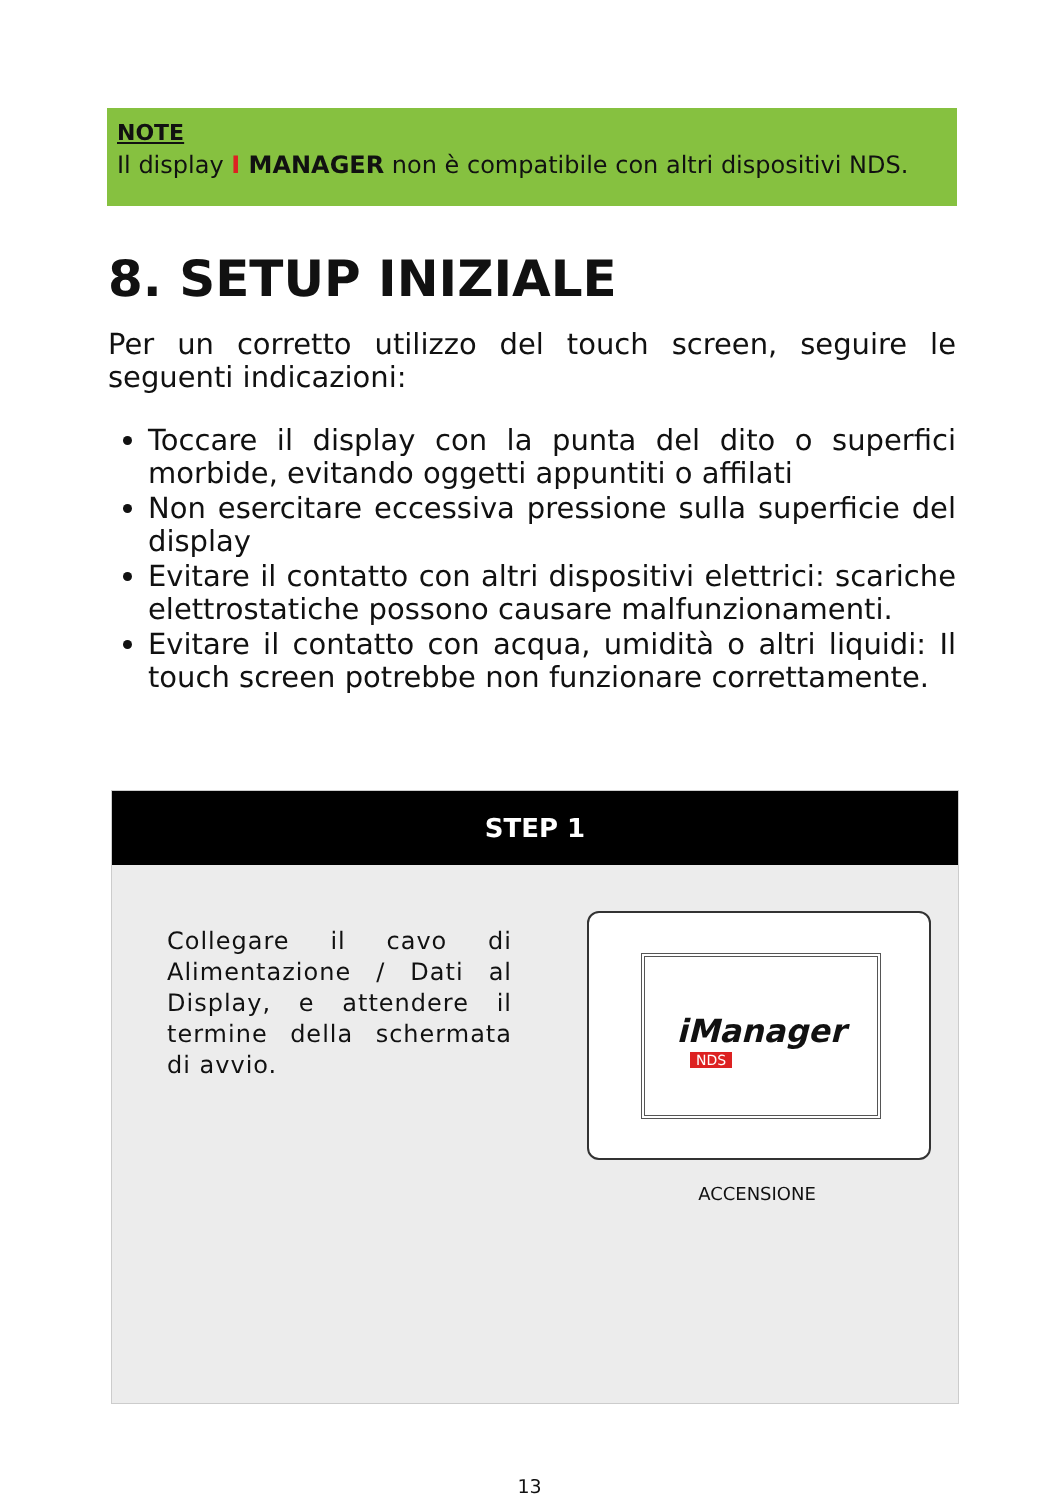NOTE
Il display I MANAGER non è compatibile con altri dispositivi NDS.
8. SETUP INIZIALE
Per un corretto utilizzo del touch screen, seguire le seguenti indicazioni:
Toccare il display con la punta del dito o superfici morbide, evitando oggetti appuntiti o affilati
Non esercitare eccessiva pressione sulla superficie del display
Evitare il contatto con altri dispositivi elettrici: scariche elettrostatiche possono causare malfunzionamenti.
Evitare il contatto con acqua, umidità o altri liquidi: Il touch screen potrebbe non funzionare correttamente.
STEP 1
Collegare il cavo di Alimentazione / Dati al Display, e attendere il termine della schermata di avvio.
iManager
NDS
ACCENSIONE
13